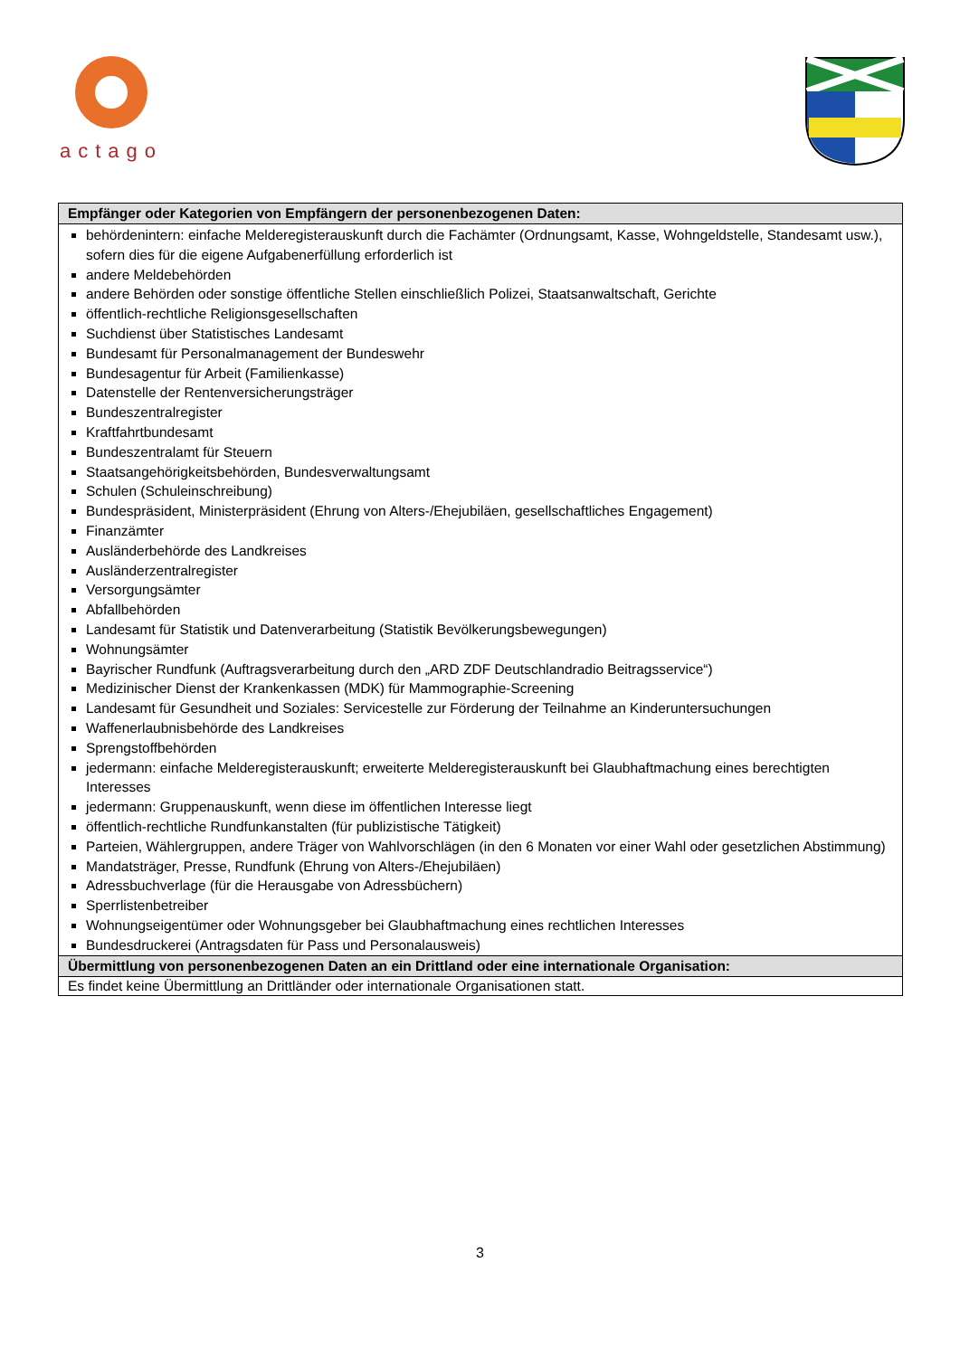actago
| Empfänger oder Kategorien von Empfängern der personenbezogenen Daten: |
| --- |
| behördenintern: einfache Melderegisterauskunft durch die Fachämter (Ordnungsamt, Kasse, Wohngeldstelle, Standesamt usw.), sofern dies für die eigene Aufgabenerfüllung erforderlich ist andere Meldebehörden andere Behörden oder sonstige öffentliche Stellen einschließlich Polizei, Staatsanwaltschaft, Gerichte öffentlich-rechtliche Religionsgesellschaften Suchdienst über Statistisches Landesamt Bundesamt für Personalmanagement der Bundeswehr Bundesagentur für Arbeit (Familienkasse) Datenstelle der Rentenversicherungsträger Bundeszentralregister Kraftfahrtbundesamt Bundeszentralamt für Steuern Staatsangehörigkeitsbehörden, Bundesverwaltungsamt Schulen (Schuleinschreibung) Bundespräsident, Ministerpräsident (Ehrung von Alters-/Ehejubiläen, gesellschaftliches Engagement) Finanzämter Ausländerbehörde des Landkreises Ausländerzentralregister Versorgungsämter Abfallbehörden Landesamt für Statistik und Datenverarbeitung (Statistik Bevölkerungsbewegungen) Wohnungsämter Bayrischer Rundfunk (Auftragsverarbeitung durch den „ARD ZDF Deutschlandradio Beitragsservice“) Medizinischer Dienst der Krankenkassen (MDK) für Mammographie-Screening Landesamt für Gesundheit und Soziales: Servicestelle zur Förderung der Teilnahme an Kinderuntersuchungen Waffenerlaubnisbehörde des Landkreises Sprengstoffbehörden jedermann: einfache Melderegisterauskunft; erweiterte Melderegisterauskunft bei Glaubhaftmachung eines berechtigten Interesses jedermann: Gruppenauskunft, wenn diese im öffentlichen Interesse liegt öffentlich-rechtliche Rundfunkanstalten (für publizistische Tätigkeit) Parteien, Wählergruppen, andere Träger von Wahlvorschlägen (in den 6 Monaten vor einer Wahl oder gesetzlichen Abstimmung) Mandatsträger, Presse, Rundfunk (Ehrung von Alters-/Ehejubiläen) Adressbuchverlage (für die Herausgabe von Adressbüchern) Sperrlistenbetreiber Wohnungseigentümer oder Wohnungsgeber bei Glaubhaftmachung eines rechtlichen Interesses Bundesdruckerei (Antragsdaten für Pass und Personalausweis) |
| Übermittlung von personenbezogenen Daten an ein Drittland oder eine internationale Organisation: |
| Es findet keine Übermittlung an Drittländer oder internationale Organisationen statt. |
3